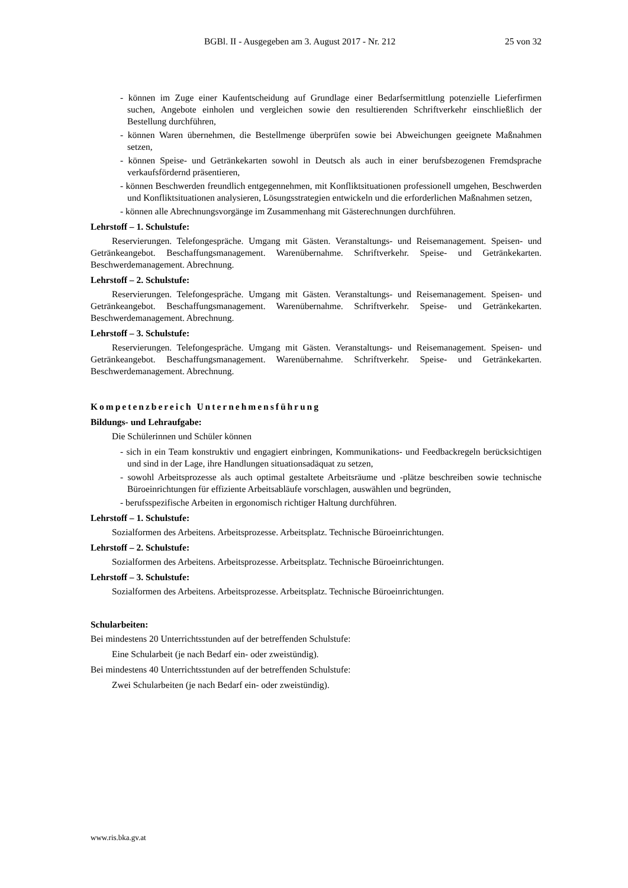BGBl. II - Ausgegeben am 3. August 2017 - Nr. 212 25 von 32
- können im Zuge einer Kaufentscheidung auf Grundlage einer Bedarfsermittlung potenzielle Lieferfirmen suchen, Angebote einholen und vergleichen sowie den resultierenden Schriftverkehr einschließlich der Bestellung durchführen,
- können Waren übernehmen, die Bestellmenge überprüfen sowie bei Abweichungen geeignete Maßnahmen setzen,
- können Speise- und Getränkekarten sowohl in Deutsch als auch in einer berufsbezogenen Fremdsprache verkaufsfördernd präsentieren,
- können Beschwerden freundlich entgegennehmen, mit Konfliktsituationen professionell umgehen, Beschwerden und Konfliktsituationen analysieren, Lösungsstrategien entwickeln und die erforderlichen Maßnahmen setzen,
- können alle Abrechnungsvorgänge im Zusammenhang mit Gästerechnungen durchführen.
Lehrstoff – 1. Schulstufe:
Reservierungen. Telefongespräche. Umgang mit Gästen. Veranstaltungs- und Reisemanagement. Speisen- und Getränkeangebot. Beschaffungsmanagement. Warenübernahme. Schriftverkehr. Speise- und Getränkekarten. Beschwerdemanagement. Abrechnung.
Lehrstoff – 2. Schulstufe:
Reservierungen. Telefongespräche. Umgang mit Gästen. Veranstaltungs- und Reisemanagement. Speisen- und Getränkeangebot. Beschaffungsmanagement. Warenübernahme. Schriftverkehr. Speise- und Getränkekarten. Beschwerdemanagement. Abrechnung.
Lehrstoff – 3. Schulstufe:
Reservierungen. Telefongespräche. Umgang mit Gästen. Veranstaltungs- und Reisemanagement. Speisen- und Getränkeangebot. Beschaffungsmanagement. Warenübernahme. Schriftverkehr. Speise- und Getränkekarten. Beschwerdemanagement. Abrechnung.
Kompetenzbereich Unternehmensführung
Bildungs- und Lehraufgabe:
Die Schülerinnen und Schüler können
- sich in ein Team konstruktiv und engagiert einbringen, Kommunikations- und Feedbackregeln berücksichtigen und sind in der Lage, ihre Handlungen situationsadäquat zu setzen,
- sowohl Arbeitsprozesse als auch optimal gestaltete Arbeitsräume und -plätze beschreiben sowie technische Büroeinrichtungen für effiziente Arbeitsabläufe vorschlagen, auswählen und begründen,
- berufsspezifische Arbeiten in ergonomisch richtiger Haltung durchführen.
Lehrstoff – 1. Schulstufe:
Sozialformen des Arbeitens. Arbeitsprozesse. Arbeitsplatz. Technische Büroeinrichtungen.
Lehrstoff – 2. Schulstufe:
Sozialformen des Arbeitens. Arbeitsprozesse. Arbeitsplatz. Technische Büroeinrichtungen.
Lehrstoff – 3. Schulstufe:
Sozialformen des Arbeitens. Arbeitsprozesse. Arbeitsplatz. Technische Büroeinrichtungen.
Schularbeiten:
Bei mindestens 20 Unterrichtsstunden auf der betreffenden Schulstufe:
Eine Schularbeit (je nach Bedarf ein- oder zweistündig).
Bei mindestens 40 Unterrichtsstunden auf der betreffenden Schulstufe:
Zwei Schularbeiten (je nach Bedarf ein- oder zweistündig).
www.ris.bka.gv.at